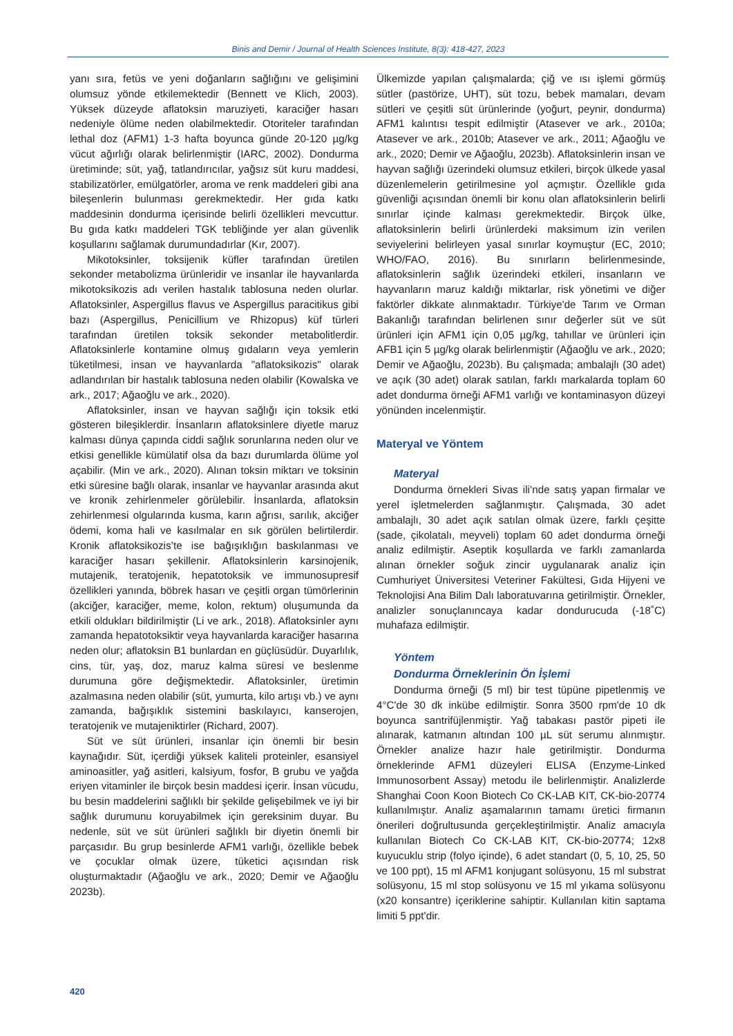Binis and Demir / Journal of Health Sciences Institute, 8(3): 418-427, 2023
yanı sıra, fetüs ve yeni doğanların sağlığını ve gelişimini olumsuz yönde etkilemektedir (Bennett ve Klich, 2003). Yüksek düzeyde aflatoksin maruziyeti, karaciğer hasarı nedeniyle ölüme neden olabilmektedir. Otoriteler tarafından lethal doz (AFM1) 1-3 hafta boyunca günde 20-120 µg/kg vücut ağırlığı olarak belirlenmiştir (IARC, 2002). Dondurma üretiminde; süt, yağ, tatlandırıcılar, yağsız süt kuru maddesi, stabilizatörler, emülgatörler, aroma ve renk maddeleri gibi ana bileşenlerin bulunması gerekmektedir. Her gıda katkı maddesinin dondurma içerisinde belirli özellikleri mevcuttur. Bu gıda katkı maddeleri TGK tebliğinde yer alan güvenlik koşullarını sağlamak durumundadırlar (Kır, 2007).
Mikotoksinler, toksijenik küfler tarafından üretilen sekonder metabolizma ürünleridir ve insanlar ile hayvanlarda mikotoksikozis adı verilen hastalık tablosuna neden olurlar. Aflatoksinler, Aspergillus flavus ve Aspergillus paracitikus gibi bazı (Aspergillus, Penicillium ve Rhizopus) küf türleri tarafından üretilen toksik sekonder metabolitlerdir. Aflatoksinlerle kontamine olmuş gıdaların veya yemlerin tüketilmesi, insan ve hayvanlarda "aflatoksikozis" olarak adlandırılan bir hastalık tablosuna neden olabilir (Kowalska ve ark., 2017; Ağaoğlu ve ark., 2020).
Aflatoksinler, insan ve hayvan sağlığı için toksik etki gösteren bileşiklerdir. İnsanların aflatoksinlere diyetle maruz kalması dünya çapında ciddi sağlık sorunlarına neden olur ve etkisi genellikle kümülatif olsa da bazı durumlarda ölüme yol açabilir. (Min ve ark., 2020). Alınan toksin miktarı ve toksinin etki süresine bağlı olarak, insanlar ve hayvanlar arasında akut ve kronik zehirlenmeler görülebilir. İnsanlarda, aflatoksin zehirlenmesi olgularında kusma, karın ağrısı, sarılık, akciğer ödemi, koma hali ve kasılmalar en sık görülen belirtilerdir. Kronik aflatoksikozis’te ise bağışıklığın baskılanması ve karaciğer hasarı şekillenir. Aflatoksinlerin karsinojenik, mutajenik, teratojenik, hepatotoksik ve immunosupresif özellikleri yanında, böbrek hasarı ve çeşitli organ tümörlerinin (akciğer, karaciğer, meme, kolon, rektum) oluşumunda da etkili oldukları bildirilmiştir (Li ve ark., 2018). Aflatoksinler aynı zamanda hepatotoksiktir veya hayvanlarda karaciğer hasarına neden olur; aflatoksin B1 bunlardan en güçlüsüdür. Duyarlılık, cins, tür, yaş, doz, maruz kalma süresi ve beslenme durumuna göre değişmektedir. Aflatoksinler, üretimin azalmasına neden olabilir (süt, yumurta, kilo artışı vb.) ve aynı zamanda, bağışıklık sistemini baskılayıcı, kanserojen, teratojenik ve mutajeniktirler (Richard, 2007).
Süt ve süt ürünleri, insanlar için önemli bir besin kaynağıdır. Süt, içerdiği yüksek kaliteli proteinler, esansiyel aminoasitler, yağ asitleri, kalsiyum, fosfor, B grubu ve yağda eriyen vitaminler ile birçok besin maddesi içerir. İnsan vücudu, bu besin maddelerini sağlıklı bir şekilde gelişebilmek ve iyi bir sağlık durumunu koruyabilmek için gereksinim duyar. Bu nedenle, süt ve süt ürünleri sağlıklı bir diyetin önemli bir parçasıdır. Bu grup besinlerde AFM1 varlığı, özellikle bebek ve çocuklar olmak üzere, tüketici açısından risk oluşturmaktadır (Ağaoğlu ve ark., 2020; Demir ve Ağaoğlu 2023b).
Ülkemizde yapılan çalışmalarda; çiğ ve ısı işlemi görmüş sütler (pastörize, UHT), süt tozu, bebek mamaları, devam sütleri ve çeşitli süt ürünlerinde (yoğurt, peynir, dondurma) AFM1 kalıntısı tespit edilmiştir (Atasever ve ark., 2010a; Atasever ve ark., 2010b; Atasever ve ark., 2011; Ağaoğlu ve ark., 2020; Demir ve Ağaoğlu, 2023b). Aflatoksinlerin insan ve hayvan sağlığı üzerindeki olumsuz etkileri, birçok ülkede yasal düzenlemelerin getirilmesine yol açmıştır. Özellikle gıda güvenliği açısından önemli bir konu olan aflatoksinlerin belirli sınırlar içinde kalması gerekmektedir. Birçok ülke, aflatoksinlerin belirli ürünlerdeki maksimum izin verilen seviyelerini belirleyen yasal sınırlar koymuştur (EC, 2010; WHO/FAO, 2016). Bu sınırların belirlenmesinde, aflatoksinlerin sağlık üzerindeki etkileri, insanların ve hayvanların maruz kaldığı miktarlar, risk yönetimi ve diğer faktörler dikkate alınmaktadır. Türkiye'de Tarım ve Orman Bakanlığı tarafından belirlenen sınır değerler süt ve süt ürünleri için AFM1 için 0,05 µg/kg, tahıllar ve ürünleri için AFB1 için 5 µg/kg olarak belirlenmiştir (Ağaoğlu ve ark., 2020; Demir ve Ağaoğlu, 2023b). Bu çalışmada; ambalajlı (30 adet) ve açık (30 adet) olarak satılan, farklı markalarda toplam 60 adet dondurma örneği AFM1 varlığı ve kontaminasyon düzeyi yönünden incelenmiştir.
Materyal ve Yöntem
Materyal
Dondurma örnekleri Sivas ili’nde satış yapan firmalar ve yerel işletmelerden sağlanmıştır. Çalışmada, 30 adet ambalajlı, 30 adet açık satılan olmak üzere, farklı çeşitte (sade, çikolatalı, meyveli) toplam 60 adet dondurma örneği analiz edilmiştir. Aseptik koşullarda ve farklı zamanlarda alınan örnekler soğuk zincir uygulanarak analiz için Cumhuriyet Üniversitesi Veteriner Fakültesi, Gıda Hijyeni ve Teknolojisi Ana Bilim Dalı laboratuvarına getirilmiştir. Örnekler, analizler sonuçlanıncaya kadar dondurucuda (-18˚C) muhafaza edilmiştir.
Yöntem
Dondurma Örneklerinin Ön İşlemi
Dondurma örneği (5 ml) bir test tüpüne pipetlenmiş ve 4°C'de 30 dk inkübe edilmiştir. Sonra 3500 rpm'de 10 dk boyunca santrifüjlenmiştir. Yağ tabakası pastör pipeti ile alınarak, katmanın altından 100 µL süt serumu alınmıştır. Örnekler analize hazır hale getirilmiştir. Dondurma örneklerinde AFM1 düzeyleri ELISA (Enzyme-Linked Immunosorbent Assay) metodu ile belirlenmiştir. Analizlerde Shanghai Coon Koon Biotech Co CK-LAB KIT, CK-bio-20774 kullanılmıştır. Analiz aşamalarının tamamı üretici firmanın önerileri doğrultusunda gerçekleştirilmiştir. Analiz amacıyla kullanılan Biotech Co CK-LAB KIT, CK-bio-20774; 12x8 kuyucuklu strip (folyo içinde), 6 adet standart (0, 5, 10, 25, 50 ve 100 ppt), 15 ml AFM1 konjugant solüsyonu, 15 ml substrat solüsyonu, 15 ml stop solüsyonu ve 15 ml yıkama solüsyonu (x20 konsantre) içeriklerine sahiptir. Kullanılan kitin saptama limiti 5 ppt’dir.
420